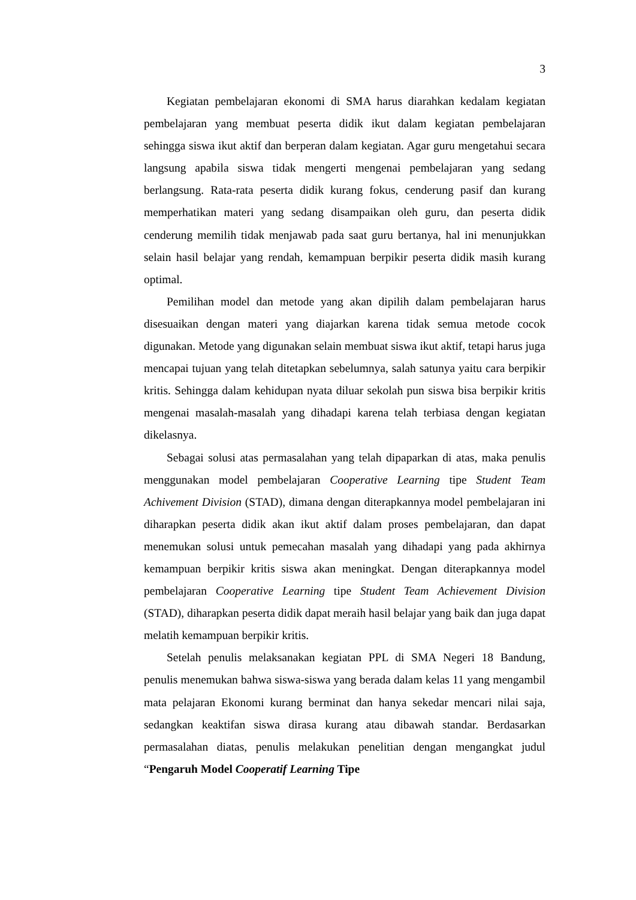3
Kegiatan pembelajaran ekonomi di SMA harus diarahkan kedalam kegiatan pembelajaran yang membuat peserta didik ikut dalam kegiatan pembelajaran sehingga siswa ikut aktif dan berperan dalam kegiatan. Agar guru mengetahui secara langsung apabila siswa tidak mengerti mengenai pembelajaran yang sedang berlangsung. Rata-rata peserta didik kurang fokus, cenderung pasif dan kurang memperhatikan materi yang sedang disampaikan oleh guru, dan peserta didik cenderung memilih tidak menjawab pada saat guru bertanya, hal ini menunjukkan selain hasil belajar yang rendah, kemampuan berpikir peserta didik masih kurang optimal.
Pemilihan model dan metode yang akan dipilih dalam pembelajaran harus disesuaikan dengan materi yang diajarkan karena tidak semua metode cocok digunakan. Metode yang digunakan selain membuat siswa ikut aktif, tetapi harus juga mencapai tujuan yang telah ditetapkan sebelumnya, salah satunya yaitu cara berpikir kritis. Sehingga dalam kehidupan nyata diluar sekolah pun siswa bisa berpikir kritis mengenai masalah-masalah yang dihadapi karena telah terbiasa dengan kegiatan dikelasnya.
Sebagai solusi atas permasalahan yang telah dipaparkan di atas, maka penulis menggunakan model pembelajaran Cooperative Learning tipe Student Team Achivement Division (STAD), dimana dengan diterapkannya model pembelajaran ini diharapkan peserta didik akan ikut aktif dalam proses pembelajaran, dan dapat menemukan solusi untuk pemecahan masalah yang dihadapi yang pada akhirnya kemampuan berpikir kritis siswa akan meningkat. Dengan diterapkannya model pembelajaran Cooperative Learning tipe Student Team Achievement Division (STAD), diharapkan peserta didik dapat meraih hasil belajar yang baik dan juga dapat melatih kemampuan berpikir kritis.
Setelah penulis melaksanakan kegiatan PPL di SMA Negeri 18 Bandung, penulis menemukan bahwa siswa-siswa yang berada dalam kelas 11 yang mengambil mata pelajaran Ekonomi kurang berminat dan hanya sekedar mencari nilai saja, sedangkan keaktifan siswa dirasa kurang atau dibawah standar. Berdasarkan permasalahan diatas, penulis melakukan penelitian dengan mengangkat judul “Pengaruh Model Cooperatif Learning Tipe